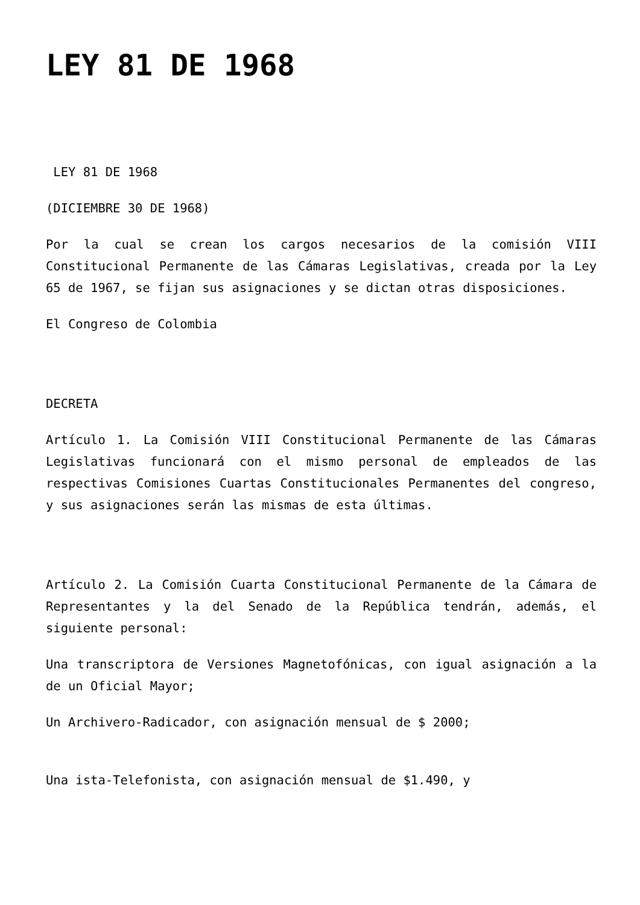LEY 81 DE 1968
LEY 81 DE 1968
(DICIEMBRE 30 DE 1968)
Por la cual se crean los cargos necesarios de la comisión VIII Constitucional Permanente de las Cámaras Legislativas, creada por la Ley 65 de 1967, se fijan sus asignaciones y se dictan otras disposiciones.
El Congreso de Colombia
DECRETA
Artículo 1. La Comisión VIII Constitucional Permanente de las Cámaras Legislativas funcionará con el mismo personal de empleados de las respectivas Comisiones Cuartas Constitucionales Permanentes del congreso, y sus asignaciones serán las mismas de esta últimas.
Artículo 2. La Comisión Cuarta Constitucional Permanente de la Cámara de Representantes y la del Senado de la República tendrán, además, el siguiente personal:
Una transcriptora de Versiones Magnetofónicas, con igual asignación a la de un Oficial Mayor;
Un Archivero-Radicador, con asignación mensual de $ 2000;
Una ista-Telefonista, con asignación mensual de $1.490, y